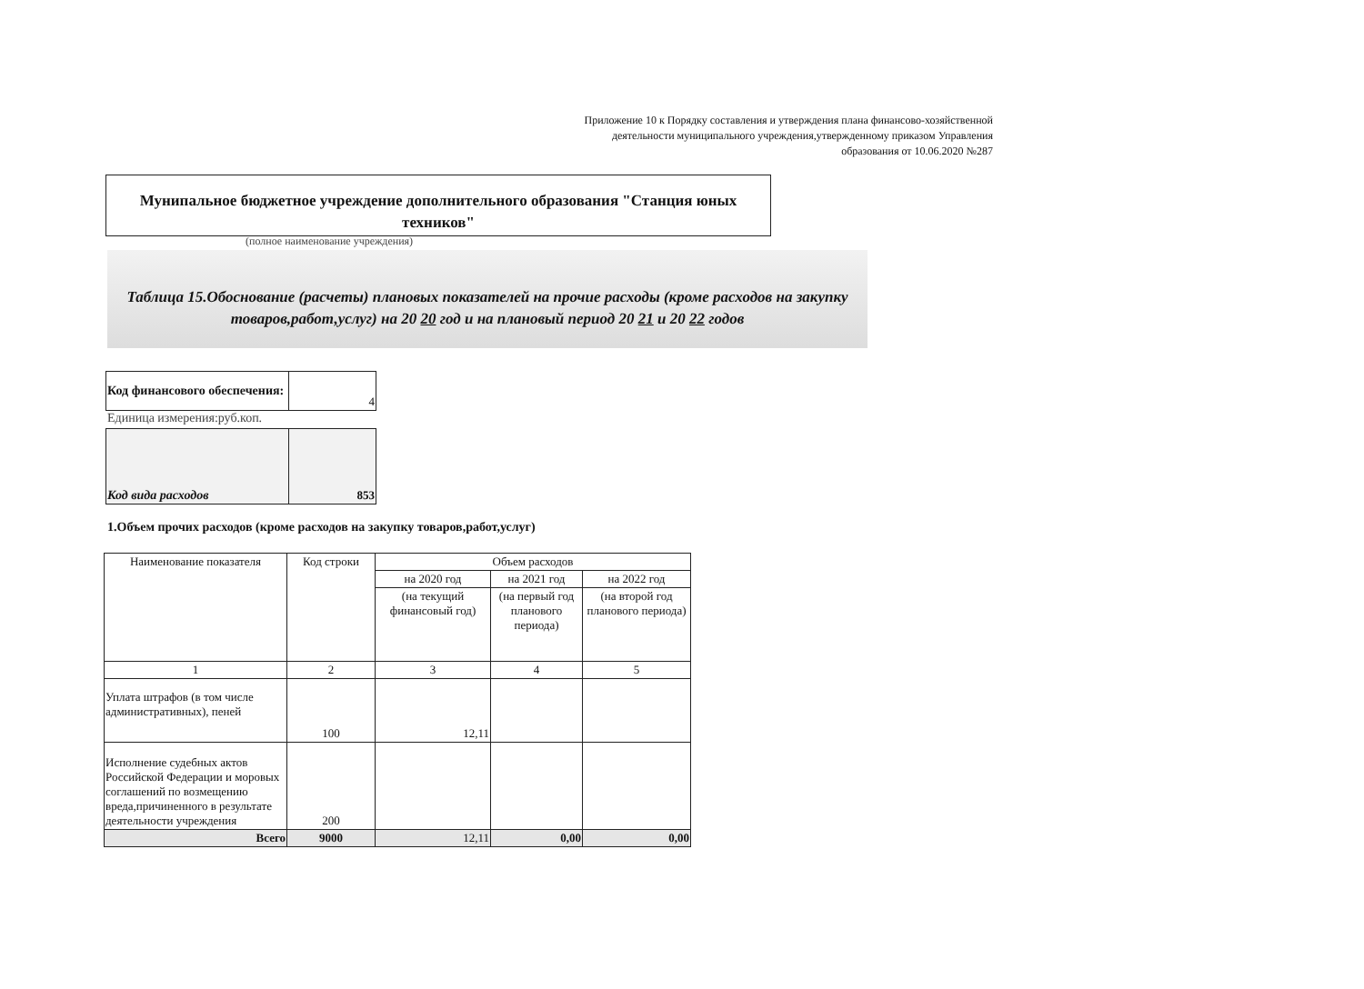Приложение 10 к Порядку составления и утверждения плана финансово-хозяйственной деятельности муниципального учреждения,утвержденному приказом Управления образования от 10.06.2020 №287
Мунипальное бюджетное учреждение дополнительного образования "Станция юных техников"
(полное наименование учреждения)
Таблица 15.Обоснование (расчеты) плановых показателей на прочие расходы (кроме расходов на закупку товаров,работ,услуг) на 20 20 год и на плановый период 20 21 и 20 22 годов
| Код финансового обеспечения: | 4 |
Единица измерения:руб.коп.
| Код вида расходов | 853 |
1.Объем прочих расходов (кроме расходов на закупку товаров,работ,услуг)
| Наименование показателя | Код строки | Объем расходов | | |
| --- | --- | --- | --- | --- |
| | | на 2020 год | на 2021 год | на 2022 год |
| | | (на текущий финансовый год) | (на первый год планового периода) | (на второй год планового периода) |
| 1 | 2 | 3 | 4 | 5 |
| Уплата штрафов (в том числе административных), пеней | 100 | 12,11 | | |
| Исполнение судебных актов Российской Федерации и моровых соглашений по возмещению вреда,причиненного в результате деятельности учреждения | 200 | | | |
| Всего | 9000 | 12,11 | 0,00 | 0,00 |